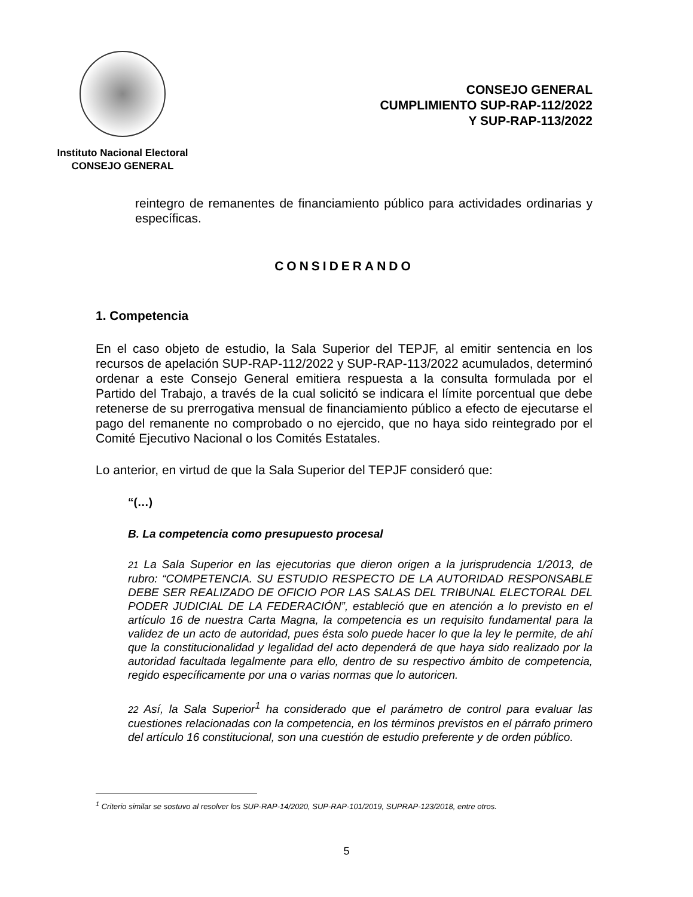Instituto Nacional Electoral
CONSEJO GENERAL
CONSEJO GENERAL
CUMPLIMIENTO SUP-RAP-112/2022
Y SUP-RAP-113/2022
reintegro de remanentes de financiamiento público para actividades ordinarias y específicas.
CONSIDERANDO
1. Competencia
En el caso objeto de estudio, la Sala Superior del TEPJF, al emitir sentencia en los recursos de apelación SUP-RAP-112/2022 y SUP-RAP-113/2022 acumulados, determinó ordenar a este Consejo General emitiera respuesta a la consulta formulada por el Partido del Trabajo, a través de la cual solicitó se indicara el límite porcentual que debe retenerse de su prerrogativa mensual de financiamiento público a efecto de ejecutarse el pago del remanente no comprobado o no ejercido, que no haya sido reintegrado por el Comité Ejecutivo Nacional o los Comités Estatales.
Lo anterior, en virtud de que la Sala Superior del TEPJF consideró que:
“(…)
B. La competencia como presupuesto procesal
21 La Sala Superior en las ejecutorias que dieron origen a la jurisprudencia 1/2013, de rubro: “COMPETENCIA. SU ESTUDIO RESPECTO DE LA AUTORIDAD RESPONSABLE DEBE SER REALIZADO DE OFICIO POR LAS SALAS DEL TRIBUNAL ELECTORAL DEL PODER JUDICIAL DE LA FEDERACIÓN”, estableció que en atención a lo previsto en el artículo 16 de nuestra Carta Magna, la competencia es un requisito fundamental para la validez de un acto de autoridad, pues ésta solo puede hacer lo que la ley le permite, de ahí que la constitucionalidad y legalidad del acto dependerá de que haya sido realizado por la autoridad facultada legalmente para ello, dentro de su respectivo ámbito de competencia, regido específicamente por una o varias normas que lo autoricen.
22 Así, la Sala Superior<sup>1</sup> ha considerado que el parámetro de control para evaluar las cuestiones relacionadas con la competencia, en los términos previstos en el párrafo primero del artículo 16 constitucional, son una cuestión de estudio preferente y de orden público.
<sup>1</sup> Criterio similar se sostuvo al resolver los SUP-RAP-14/2020, SUP-RAP-101/2019, SUPRAP-123/2018, entre otros.
5